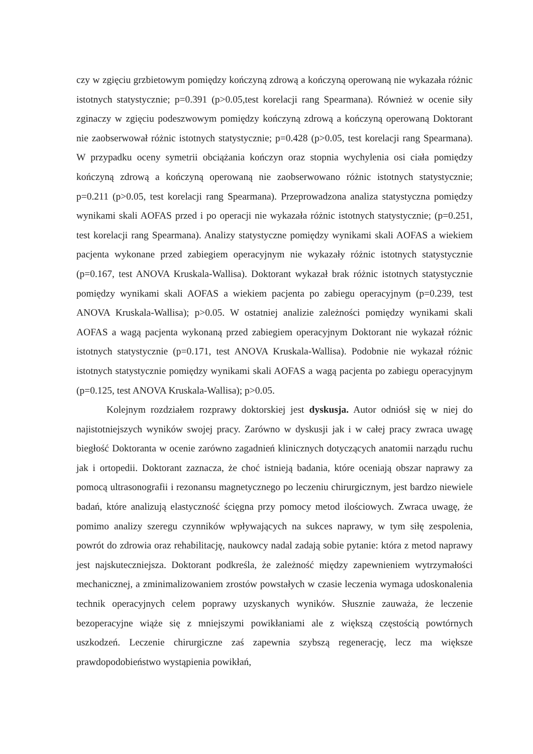czy w zgięciu grzbietowym pomiędzy kończyną zdrową a kończyną operowaną nie wykazała różnic istotnych statystycznie; p=0.391 (p>0.05,test korelacji rang Spearmana). Również w ocenie siły zginaczy w zgięciu podeszwowym pomiędzy kończyną zdrową a kończyną operowaną Doktorant nie zaobserwował różnic istotnych statystycznie; p=0.428 (p>0.05, test korelacji rang Spearmana). W przypadku oceny symetrii obciążania kończyn oraz stopnia wychylenia osi ciała pomiędzy kończyną zdrową a kończyną operowaną nie zaobserwowano różnic istotnych statystycznie; p=0.211 (p>0.05, test korelacji rang Spearmana). Przeprowadzona analiza statystyczna pomiędzy wynikami skali AOFAS przed i po operacji nie wykazała różnic istotnych statystycznie; (p=0.251, test korelacji rang Spearmana). Analizy statystyczne pomiędzy wynikami skali AOFAS a wiekiem pacjenta wykonane przed zabiegiem operacyjnym nie wykazały różnic istotnych statystycznie (p=0.167, test ANOVA Kruskala-Wallisa). Doktorant wykazał brak różnic istotnych statystycznie pomiędzy wynikami skali AOFAS a wiekiem pacjenta po zabiegu operacyjnym (p=0.239, test ANOVA Kruskala-Wallisa); p>0.05. W ostatniej analizie zależności pomiędzy wynikami skali AOFAS a wagą pacjenta wykonaną przed zabiegiem operacyjnym Doktorant nie wykazał różnic istotnych statystycznie (p=0.171, test ANOVA Kruskala-Wallisa). Podobnie nie wykazał różnic istotnych statystycznie pomiędzy wynikami skali AOFAS a wagą pacjenta po zabiegu operacyjnym (p=0.125, test ANOVA Kruskala-Wallisa); p>0.05.
Kolejnym rozdziałem rozprawy doktorskiej jest dyskusja. Autor odniósł się w niej do najistotniejszych wyników swojej pracy. Zarówno w dyskusji jak i w całej pracy zwraca uwagę biegłość Doktoranta w ocenie zarówno zagadnień klinicznych dotyczących anatomii narządu ruchu jak i ortopedii. Doktorant zaznacza, że choć istnieją badania, które oceniają obszar naprawy za pomocą ultrasonografii i rezonansu magnetycznego po leczeniu chirurgicznym, jest bardzo niewiele badań, które analizują elastyczność ścięgna przy pomocy metod ilościowych. Zwraca uwagę, że pomimo analizy szeregu czynników wpływających na sukces naprawy, w tym siłę zespolenia, powrót do zdrowia oraz rehabilitację, naukowcy nadal zadają sobie pytanie: która z metod naprawy jest najskuteczniejsza. Doktorant podkreśla, że zależność między zapewnieniem wytrzymałości mechanicznej, a zminimalizowaniem zrostów powstałych w czasie leczenia wymaga udoskonalenia technik operacyjnych celem poprawy uzyskanych wyników. Słusznie zauważa, że leczenie bezoperacyjne wiąże się z mniejszymi powikłaniami ale z większą częstością powtórnych uszkodzeń. Leczenie chirurgiczne zaś zapewnia szybszą regenerację, lecz ma większe prawdopodobieństwo wystąpienia powikłań,